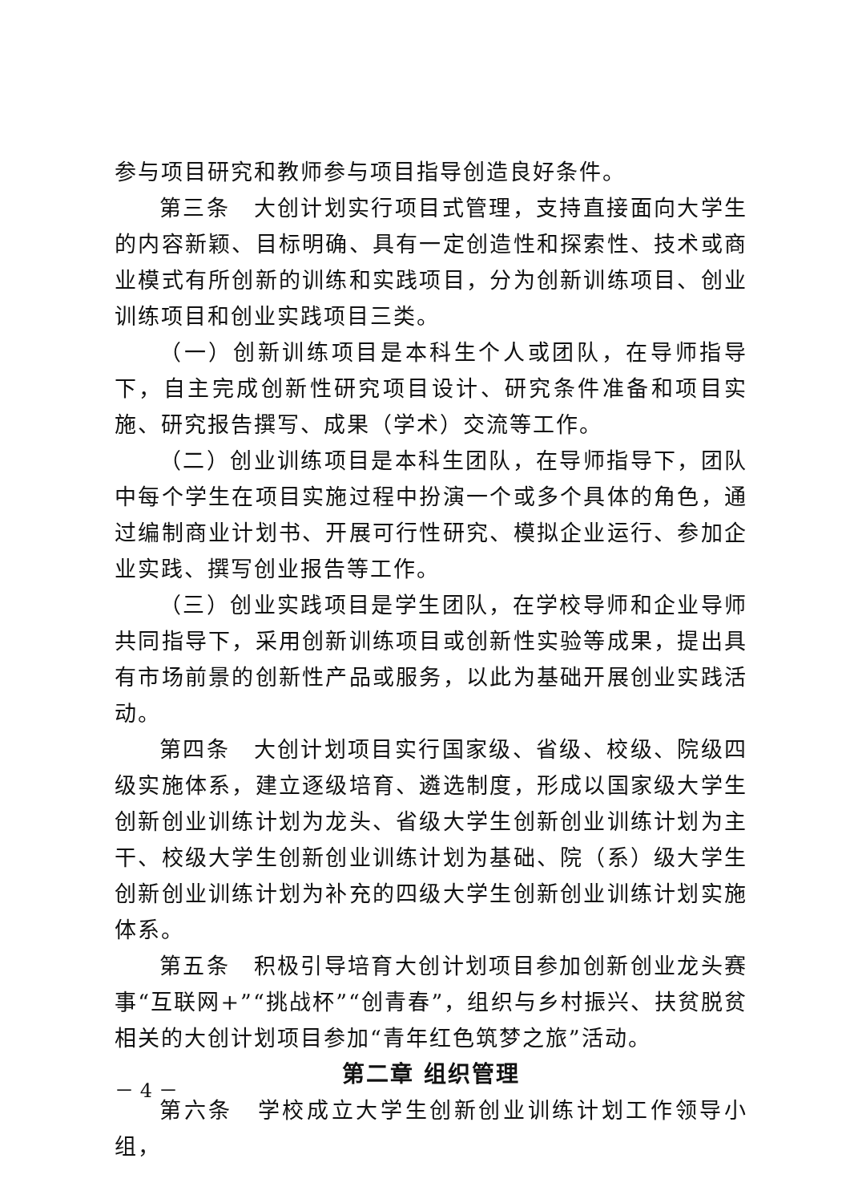参与项目研究和教师参与项目指导创造良好条件。
第三条　大创计划实行项目式管理，支持直接面向大学生的内容新颖、目标明确、具有一定创造性和探索性、技术或商业模式有所创新的训练和实践项目，分为创新训练项目、创业训练项目和创业实践项目三类。
（一）创新训练项目是本科生个人或团队，在导师指导下，自主完成创新性研究项目设计、研究条件准备和项目实施、研究报告撰写、成果（学术）交流等工作。
（二）创业训练项目是本科生团队，在导师指导下，团队中每个学生在项目实施过程中扮演一个或多个具体的角色，通过编制商业计划书、开展可行性研究、模拟企业运行、参加企业实践、撰写创业报告等工作。
（三）创业实践项目是学生团队，在学校导师和企业导师共同指导下，采用创新训练项目或创新性实验等成果，提出具有市场前景的创新性产品或服务，以此为基础开展创业实践活动。
第四条　大创计划项目实行国家级、省级、校级、院级四级实施体系，建立逐级培育、遴选制度，形成以国家级大学生创新创业训练计划为龙头、省级大学生创新创业训练计划为主干、校级大学生创新创业训练计划为基础、院（系）级大学生创新创业训练计划为补充的四级大学生创新创业训练计划实施体系。
第五条　积极引导培育大创计划项目参加创新创业龙头赛事“互联网+”“挑战杯”“创青春”，组织与乡村振兴、扶贫脱贫相关的大创计划项目参加“青年红色筑梦之旅”活动。
第二章 组织管理
第六条　学校成立大学生创新创业训练计划工作领导小组，
－ 4 －